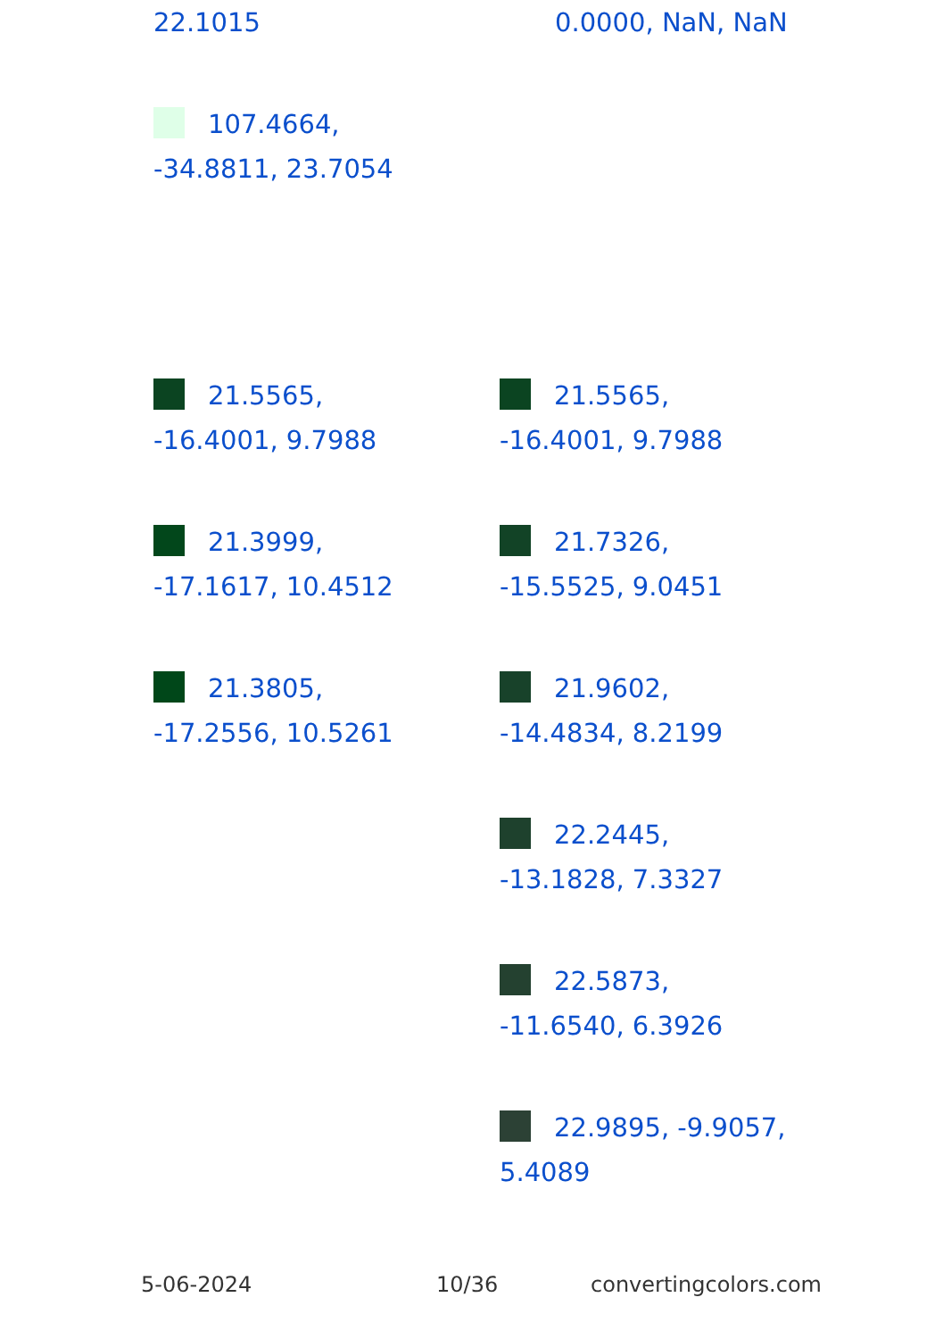22.1015 0.0000, NaN, NaN
107.4664, -34.8811, 23.7054
21.5565, -16.4001, 9.7988
21.5565, -16.4001, 9.7988
21.3999, -17.1617, 10.4512
21.7326, -15.5525, 9.0451
21.3805, -17.2556, 10.5261
21.9602, -14.4834, 8.2199
22.2445, -13.1828, 7.3327
22.5873, -11.6540, 6.3926
22.9895, -9.9057, 5.4089
5-06-2024 10/36 convertingcolors.com